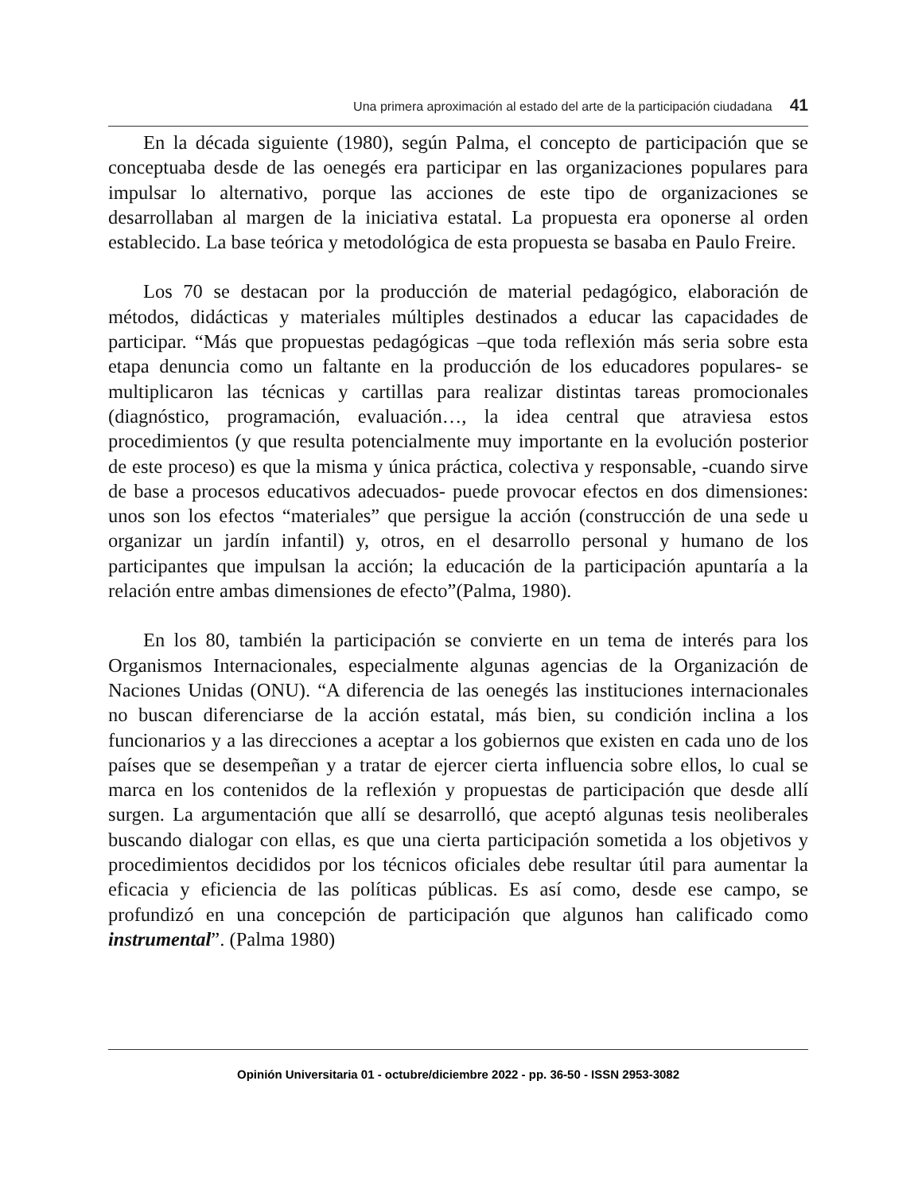Una primera aproximación al estado del arte de la participación ciudadana 41
En la década siguiente (1980), según Palma, el concepto de participación que se conceptuaba desde de las oenegés era participar en las organizaciones populares para impulsar lo alternativo, porque las acciones de este tipo de organizaciones se desarrollaban al margen de la iniciativa estatal. La propuesta era oponerse al orden establecido. La base teórica y metodológica de esta propuesta se basaba en Paulo Freire.
Los 70 se destacan por la producción de material pedagógico, elaboración de métodos, didácticas y materiales múltiples destinados a educar las capacidades de participar. “Más que propuestas pedagógicas –que toda reflexión más seria sobre esta etapa denuncia como un faltante en la producción de los educadores populares- se multiplicaron las técnicas y cartillas para realizar distintas tareas promocionales (diagnóstico, programación, evaluación…, la idea central que atraviesa estos procedimientos (y que resulta potencialmente muy importante en la evolución posterior de este proceso) es que la misma y única práctica, colectiva y responsable, -cuando sirve de base a procesos educativos adecuados- puede provocar efectos en dos dimensiones: unos son los efectos “materiales” que persigue la acción (construcción de una sede u organizar un jardín infantil) y, otros, en el desarrollo personal y humano de los participantes que impulsan la acción; la educación de la participación apuntaría a la relación entre ambas dimensiones de efecto”(Palma, 1980).
En los 80, también la participación se convierte en un tema de interés para los Organismos Internacionales, especialmente algunas agencias de la Organización de Naciones Unidas (ONU). “A diferencia de las oenegés las instituciones internacionales no buscan diferenciarse de la acción estatal, más bien, su condición inclina a los funcionarios y a las direcciones a aceptar a los gobiernos que existen en cada uno de los países que se desempeñan y a tratar de ejercer cierta influencia sobre ellos, lo cual se marca en los contenidos de la reflexión y propuestas de participación que desde allí surgen. La argumentación que allí se desarrolló, que aceptó algunas tesis neoliberales buscando dialogar con ellas, es que una cierta participación sometida a los objetivos y procedimientos decididos por los técnicos oficiales debe resultar útil para aumentar la eficacia y eficiencia de las políticas públicas. Es así como, desde ese campo, se profundizó en una concepción de participación que algunos han calificado como instrumental”. (Palma 1980)
Opinión Universitaria 01 - octubre/diciembre 2022 - pp. 36-50 - ISSN 2953-3082